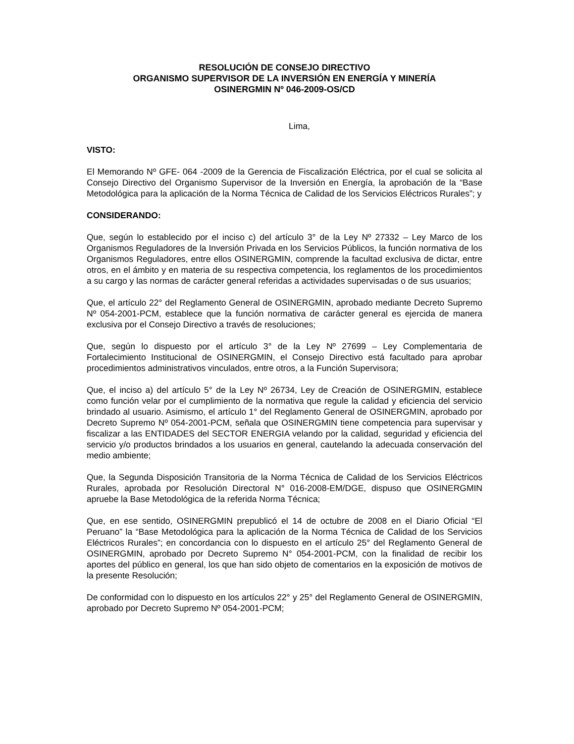RESOLUCIÓN DE CONSEJO DIRECTIVO
ORGANISMO SUPERVISOR DE LA INVERSIÓN EN ENERGÍA Y MINERÍA
OSINERGMIN Nº 046-2009-OS/CD
Lima,
VISTO:
El Memorando Nº GFE- 064 -2009 de la Gerencia de Fiscalización Eléctrica, por el cual se solicita al Consejo Directivo del Organismo Supervisor de la Inversión en Energía, la aprobación de la “Base Metodológica para la aplicación de la Norma Técnica de Calidad de los Servicios Eléctricos Rurales”; y
CONSIDERANDO:
Que, según lo establecido por el inciso c) del artículo 3° de la Ley Nº 27332 – Ley Marco de los Organismos Reguladores de la Inversión Privada en los Servicios Públicos, la función normativa de los Organismos Reguladores, entre ellos OSINERGMIN, comprende la facultad exclusiva de dictar, entre otros, en el ámbito y en materia de su respectiva competencia, los reglamentos de los procedimientos a su cargo y las normas de carácter general referidas a actividades supervisadas o de sus usuarios;
Que, el artículo 22° del Reglamento General de OSINERGMIN, aprobado mediante Decreto Supremo Nº 054-2001-PCM, establece que la función normativa de carácter general es ejercida de manera exclusiva por el Consejo Directivo a través de resoluciones;
Que, según lo dispuesto por el artículo 3° de la Ley Nº 27699 – Ley Complementaria de Fortalecimiento Institucional de OSINERGMIN, el Consejo Directivo está facultado para aprobar procedimientos administrativos vinculados, entre otros, a la Función Supervisora;
Que, el inciso a) del artículo 5° de la Ley Nº 26734, Ley de Creación de OSINERGMIN, establece como función velar por el cumplimiento de la normativa que regule la calidad y eficiencia del servicio brindado al usuario. Asimismo, el artículo 1° del Reglamento General de OSINERGMIN, aprobado por Decreto Supremo Nº 054-2001-PCM, señala que OSINERGMIN tiene competencia para supervisar y fiscalizar a las ENTIDADES del SECTOR ENERGIA velando por la calidad, seguridad y eficiencia del servicio y/o productos brindados a los usuarios en general, cautelando la adecuada conservación del medio ambiente;
Que, la Segunda Disposición Transitoria de la Norma Técnica de Calidad de los Servicios Eléctricos Rurales, aprobada por Resolución Directoral N° 016-2008-EM/DGE, dispuso que OSINERGMIN apruebe la Base Metodológica de la referida Norma Técnica;
Que, en ese sentido, OSINERGMIN prepublicó el 14 de octubre de 2008 en el Diario Oficial “El Peruano” la “Base Metodológica para la aplicación de la Norma Técnica de Calidad de los Servicios Eléctricos Rurales”; en concordancia con lo dispuesto en el artículo 25° del Reglamento General de OSINERGMIN, aprobado por Decreto Supremo N° 054-2001-PCM, con la finalidad de recibir los aportes del público en general, los que han sido objeto de comentarios en la exposición de motivos de la presente Resolución;
De conformidad con lo dispuesto en los artículos 22° y 25° del Reglamento General de OSINERGMIN, aprobado por Decreto Supremo Nº 054-2001-PCM;